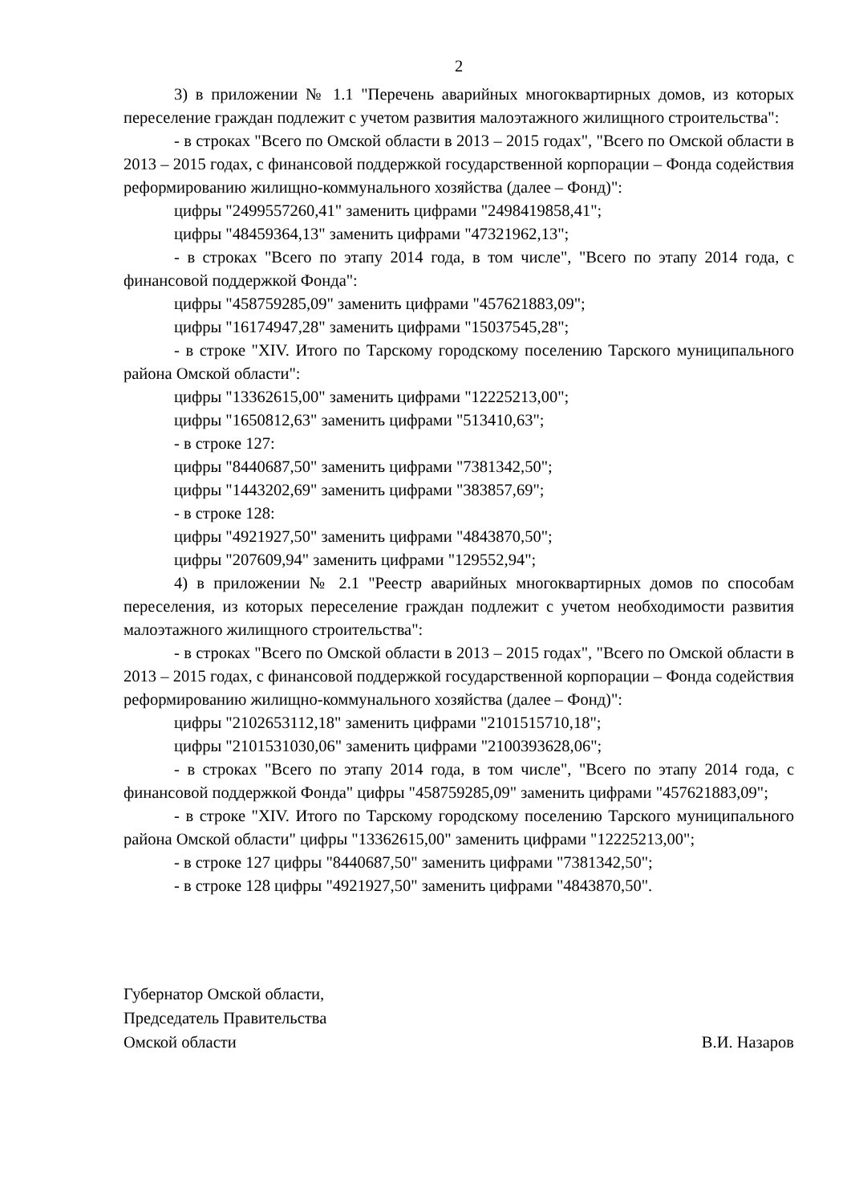2
3) в приложении № 1.1 "Перечень аварийных многоквартирных домов, из которых переселение граждан подлежит с учетом развития малоэтажного жилищного строительства":
- в строках "Всего по Омской области в 2013 – 2015 годах", "Всего по Омской области в 2013 – 2015 годах, с финансовой поддержкой государственной корпорации – Фонда содействия реформированию жилищно-коммунального хозяйства (далее – Фонд)":
цифры "2499557260,41" заменить цифрами "2498419858,41";
цифры "48459364,13" заменить цифрами "47321962,13";
- в строках "Всего по этапу 2014 года, в том числе", "Всего по этапу 2014 года, с финансовой поддержкой Фонда":
цифры "458759285,09" заменить цифрами "457621883,09";
цифры "16174947,28" заменить цифрами "15037545,28";
- в строке "XIV. Итого по Тарскому городскому поселению Тарского муниципального района Омской области":
цифры "13362615,00" заменить цифрами "12225213,00";
цифры "1650812,63" заменить цифрами "513410,63";
- в строке 127:
цифры "8440687,50" заменить цифрами "7381342,50";
цифры "1443202,69" заменить цифрами "383857,69";
- в строке 128:
цифры "4921927,50" заменить цифрами "4843870,50";
цифры "207609,94" заменить цифрами "129552,94";
4) в приложении № 2.1 "Реестр аварийных многоквартирных домов по способам переселения, из которых переселение граждан подлежит с учетом необходимости развития малоэтажного жилищного строительства":
- в строках "Всего по Омской области в 2013 – 2015 годах", "Всего по Омской области в 2013 – 2015 годах, с финансовой поддержкой государственной корпорации – Фонда содействия реформированию жилищно-коммунального хозяйства (далее – Фонд)":
цифры "2102653112,18" заменить цифрами "2101515710,18";
цифры "2101531030,06" заменить цифрами "2100393628,06";
- в строках "Всего по этапу 2014 года, в том числе", "Всего по этапу 2014 года, с финансовой поддержкой Фонда" цифры "458759285,09" заменить цифрами "457621883,09";
- в строке "XIV. Итого по Тарскому городскому поселению Тарского муниципального района Омской области" цифры "13362615,00" заменить цифрами "12225213,00";
- в строке 127 цифры "8440687,50" заменить цифрами "7381342,50";
- в строке 128 цифры "4921927,50" заменить цифрами "4843870,50".
Губернатор Омской области,
Председатель Правительства
Омской области В.И. Назаров